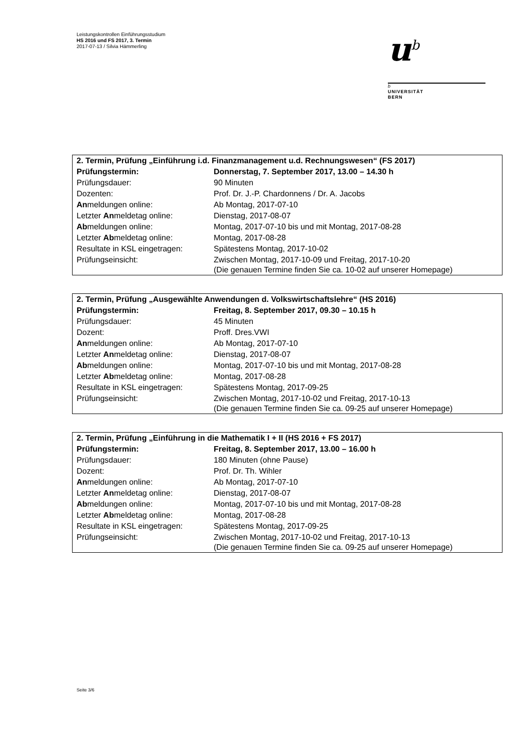Leistungskontrollen Einführungsstudium
HS 2016 und FS 2017, 3. Termin
2017-07-13 / Silvia Hämmerling
u<sup>b</sup>
b
UNIVERSITÄT
BERN
| 2. Termin, Prüfung „Einführung i.d. Finanzmanagement u.d. Rechnungswesen“ (FS 2017) | |
| Prüfungstermin: | Donnerstag, 7. September 2017, 13.00 – 14.30 h |
| Prüfungsdauer: | 90 Minuten |
| Dozenten: | Prof. Dr. J.-P. Chardonnens / Dr. A. Jacobs |
| An meldungen online: | Ab Montag, 2017-07-10 |
| Letzter An meldetag online: | Dienstag, 2017-08-07 |
| Ab meldungen online: | Montag, 2017-07-10 bis und mit Montag, 2017-08-28 |
| Letzter Ab meldetag online: | Montag, 2017-08-28 |
| Resultate in KSL eingetragen: | Spätestens Montag, 2017-10-02 |
| Prüfungseinsicht: | Zwischen Montag, 2017-10-09 und Freitag, 2017-10-20 (Die genauen Termine finden Sie ca. 10-02 auf unserer Homepage) |
| 2. Termin, Prüfung „Ausgewählte Anwendungen d. Volkswirtschaftslehre“ (HS 2016) | |
| Prüfungstermin: | Freitag, 8. September 2017, 09.30 – 10.15 h |
| Prüfungsdauer: | 45 Minuten |
| Dozent: | Proff. Dres.VWI |
| An meldungen online: | Ab Montag, 2017-07-10 |
| Letzter An meldetag online: | Dienstag, 2017-08-07 |
| Ab meldungen online: | Montag, 2017-07-10 bis und mit Montag, 2017-08-28 |
| Letzter Ab meldetag online: | Montag, 2017-08-28 |
| Resultate in KSL eingetragen: | Spätestens Montag, 2017-09-25 |
| Prüfungseinsicht: | Zwischen Montag, 2017-10-02 und Freitag, 2017-10-13 (Die genauen Termine finden Sie ca. 09-25 auf unserer Homepage) |
| 2. Termin, Prüfung „Einführung in die Mathematik I + II (HS 2016 + FS 2017) | |
| Prüfungstermin: | Freitag, 8. September 2017, 13.00 – 16.00 h |
| Prüfungsdauer: | 180 Minuten (ohne Pause) |
| Dozent: | Prof. Dr. Th. Wihler |
| An meldungen online: | Ab Montag, 2017-07-10 |
| Letzter An meldetag online: | Dienstag, 2017-08-07 |
| Ab meldungen online: | Montag, 2017-07-10 bis und mit Montag, 2017-08-28 |
| Letzter Ab meldetag online: | Montag, 2017-08-28 |
| Resultate in KSL eingetragen: | Spätestens Montag, 2017-09-25 |
| Prüfungseinsicht: | Zwischen Montag, 2017-10-02 und Freitag, 2017-10-13 (Die genauen Termine finden Sie ca. 09-25 auf unserer Homepage) |
Seite 3/6